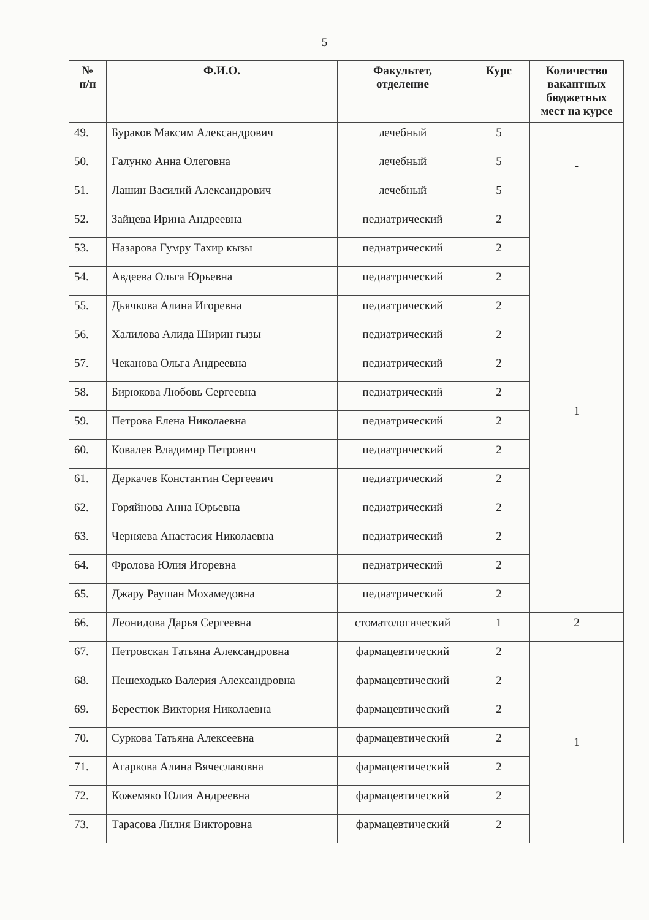5
| № п/п | Ф.И.О. | Факультет, отделение | Курс | Количество вакантных бюджетных мест на курсе |
| --- | --- | --- | --- | --- |
| 49. | Бураков Максим Александрович | лечебный | 5 | - |
| 50. | Галунко Анна Олеговна | лечебный | 5 | |
| 51. | Лашин Василий Александрович | лечебный | 5 | |
| 52. | Зайцева Ирина Андреевна | педиатрический | 2 | 1 |
| 53. | Назарова Гумру Тахир кызы | педиатрический | 2 | |
| 54. | Авдеева Ольга Юрьевна | педиатрический | 2 | |
| 55. | Дьячкова Алина Игоревна | педиатрический | 2 | |
| 56. | Халилова Алида Ширин гызы | педиатрический | 2 | |
| 57. | Чеканова Ольга Андреевна | педиатрический | 2 | |
| 58. | Бирюкова Любовь Сергеевна | педиатрический | 2 | |
| 59. | Петрова Елена Николаевна | педиатрический | 2 | |
| 60. | Ковалев Владимир Петрович | педиатрический | 2 | |
| 61. | Деркачев Константин Сергеевич | педиатрический | 2 | |
| 62. | Горяйнова Анна Юрьевна | педиатрический | 2 | |
| 63. | Черняева Анастасия Николаевна | педиатрический | 2 | |
| 64. | Фролова Юлия Игоревна | педиатрический | 2 | |
| 65. | Джару Раушан Мохамедовна | педиатрический | 2 | |
| 66. | Леонидова Дарья Сергеевна | стоматологический | 1 | 2 |
| 67. | Петровская Татьяна Александровна | фармацевтический | 2 | 1 |
| 68. | Пешеходько Валерия Александровна | фармацевтический | 2 | |
| 69. | Берестюк Виктория Николаевна | фармацевтический | 2 | |
| 70. | Суркова Татьяна Алексеевна | фармацевтический | 2 | |
| 71. | Агаркова Алина Вячеславовна | фармацевтический | 2 | |
| 72. | Кожемяко Юлия Андреевна | фармацевтический | 2 | |
| 73. | Тарасова Лилия Викторовна | фармацевтический | 2 | |